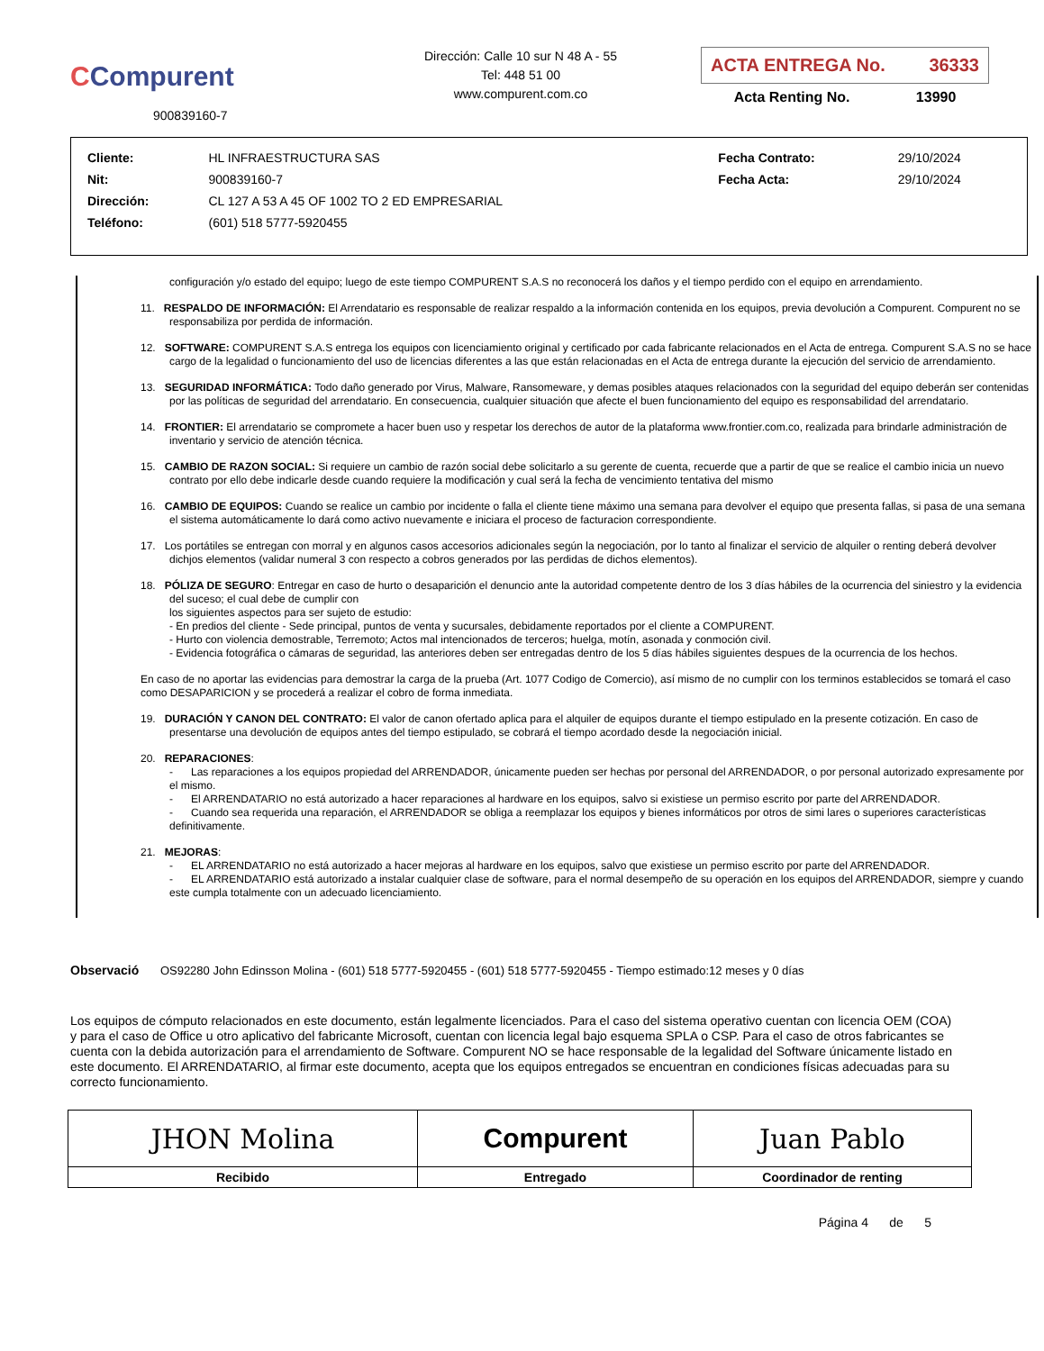CCompurent
900839160-7
Dirección: Calle 10 sur N 48 A - 55
Tel: 448 51 00
www.compurent.com.co
ACTA ENTREGA No. 36333
Acta Renting No. 13990
| Cliente: | HL INFRAESTRUCTURA SAS | Fecha Contrato: | 29/10/2024 |
| Nit: | 900839160-7 | Fecha Acta: | 29/10/2024 |
| Dirección: | CL 127 A 53 A 45 OF 1002 TO 2 ED EMPRESARIAL | | |
| Teléfono: | (601) 518 5777-5920455 | | |
configuración y/o estado del equipo; luego de este tiempo COMPURENT S.A.S no reconocerá los daños y el tiempo perdido con el equipo en arrendamiento.
11. RESPALDO DE INFORMACIÓN: El Arrendatario es responsable de realizar respaldo a la información contenida en los equipos, previa devolución a Compurent. Compurent no se responsabiliza por perdida de información.
12. SOFTWARE: COMPURENT S.A.S entrega los equipos con licenciamiento original y certificado por cada fabricante relacionados en el Acta de entrega. Compurent S.A.S no se hace cargo de la legalidad o funcionamiento del uso de licencias diferentes a las que están relacionadas en el Acta de entrega durante la ejecución del servicio de arrendamiento.
13. SEGURIDAD INFORMÁTICA: Todo daño generado por Virus, Malware, Ransomeware, y demas posibles ataques relacionados con la seguridad del equipo deberán ser contenidas por las políticas de seguridad del arrendatario. En consecuencia, cualquier situación que afecte el buen funcionamiento del equipo es responsabilidad del arrendatario.
14. FRONTIER: El arrendatario se compromete a hacer buen uso y respetar los derechos de autor de la plataforma www.frontier.com.co, realizada para brindarle administración de inventario y servicio de atención técnica.
15. CAMBIO DE RAZON SOCIAL: Si requiere un cambio de razón social debe solicitarlo a su gerente de cuenta, recuerde que a partir de que se realice el cambio inicia un nuevo contrato por ello debe indicarle desde cuando requiere la modificación y cual será la fecha de vencimiento tentativa del mismo
16. CAMBIO DE EQUIPOS: Cuando se realice un cambio por incidente o falla el cliente tiene máximo una semana para devolver el equipo que presenta fallas, si pasa de una semana el sistema automáticamente lo dará como activo nuevamente e iniciara el proceso de facturacion correspondiente.
17. Los portátiles se entregan con morral y en algunos casos accesorios adicionales según la negociación, por lo tanto al finalizar el servicio de alquiler o renting deberá devolver dichjos elementos (validar numeral 3 con respecto a cobros generados por las perdidas de dichos elementos).
18. PÓLIZA DE SEGURO: Entregar en caso de hurto o desaparición el denuncio ante la autoridad competente dentro de los 3 días hábiles de la ocurrencia del siniestro y la evidencia del suceso; el cual debe de cumplir con
los siguientes aspectos para ser sujeto de estudio:
- En predios del cliente - Sede principal, puntos de venta y sucursales, debidamente reportados por el cliente a COMPURENT.
- Hurto con violencia demostrable, Terremoto; Actos mal intencionados de terceros; huelga, motín, asonada y conmoción civil.
- Evidencia fotográfica o cámaras de seguridad, las anteriores deben ser entregadas dentro de los 5 días hábiles siguientes despues de la ocurrencia de los hechos.
En caso de no aportar las evidencias para demostrar la carga de la prueba (Art. 1077 Codigo de Comercio), así mismo de no cumplir con los terminos establecidos se tomará el caso como DESAPARICION y se procederá a realizar el cobro de forma inmediata.
19. DURACIÓN Y CANON DEL CONTRATO: El valor de canon ofertado aplica para el alquiler de equipos durante el tiempo estipulado en la presente cotización. En caso de presentarse una devolución de equipos antes del tiempo estipulado, se cobrará el tiempo acordado desde la negociación inicial.
20. REPARACIONES:
- Las reparaciones a los equipos propiedad del ARRENDADOR, únicamente pueden ser hechas por personal del ARRENDADOR, o por personal autorizado expresamente por el mismo.
- El ARRENDATARIO no está autorizado a hacer reparaciones al hardware en los equipos, salvo si existiese un permiso escrito por parte del ARRENDADOR.
- Cuando sea requerida una reparación, el ARRENDADOR se obliga a reemplazar los equipos y bienes informáticos por otros de simi lares o superiores características definitivamente.
21. MEJORAS:
- EL ARRENDATARIO no está autorizado a hacer mejoras al hardware en los equipos, salvo que existiese un permiso escrito por parte del ARRENDADOR.
- EL ARRENDATARIO está autorizado a instalar cualquier clase de software, para el normal desempeño de su operación en los equipos del ARRENDADOR, siempre y cuando este cumpla totalmente con un adecuado licenciamiento.
Observació OS92280 John Edinsson Molina - (601) 518 5777-5920455 - (601) 518 5777-5920455 - Tiempo estimado:12 meses y 0 días
Los equipos de cómputo relacionados en este documento, están legalmente licenciados. Para el caso del sistema operativo cuentan con licencia OEM (COA) y para el caso de Office u otro aplicativo del fabricante Microsoft, cuentan con licencia legal bajo esquema SPLA o CSP. Para el caso de otros fabricantes se cuenta con la debida autorización para el arrendamiento de Software. Compurent NO se hace responsable de la legalidad del Software únicamente listado en este documento. El ARRENDATARIO, al firmar este documento, acepta que los equipos entregados se encuentran en condiciones físicas adecuadas para su correcto funcionamiento.
| JHON Molina | Compurent | Juan Pablo |
| Recibido | Entregado | Coordinador de renting |
Página 4 de 5